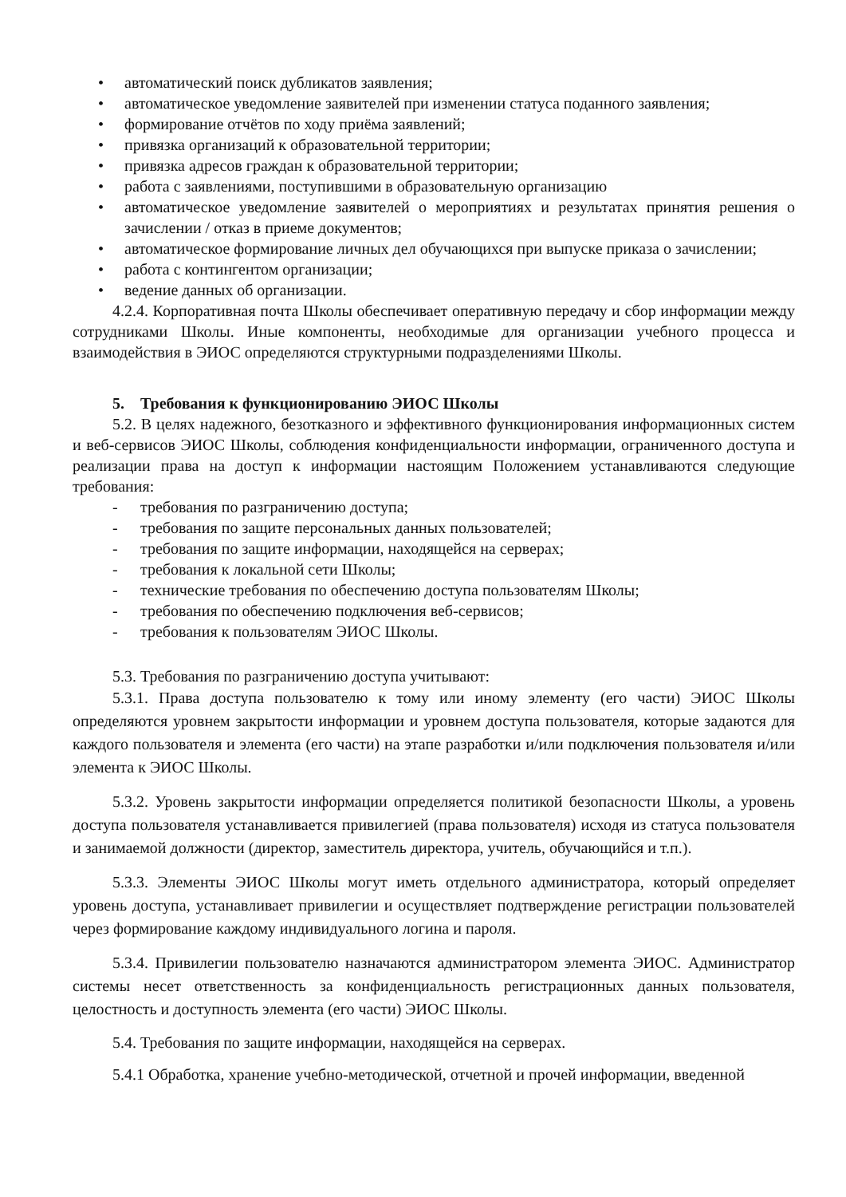• автоматический поиск дубликатов заявления;
• автоматическое уведомление заявителей при изменении статуса поданного заявления;
• формирование отчётов по ходу приёма заявлений;
• привязка организаций к образовательной территории;
• привязка адресов граждан к образовательной территории;
• работа с заявлениями, поступившими в образовательную организацию
• автоматическое уведомление заявителей о мероприятиях и результатах принятия решения о зачислении / отказ в приеме документов;
• автоматическое формирование личных дел обучающихся при выпуске приказа о зачислении;
• работа с контингентом организации;
• ведение данных об организации.
4.2.4. Корпоративная почта Школы обеспечивает оперативную передачу и сбор информации между сотрудниками Школы. Иные компоненты, необходимые для организации учебного процесса и взаимодействия в ЭИОС определяются структурными подразделениями Школы.
5. Требования к функционированию ЭИОС Школы
5.2. В целях надежного, безотказного и эффективного функционирования информационных систем и веб-сервисов ЭИОС Школы, соблюдения конфиденциальности информации, ограниченного доступа и реализации права на доступ к информации настоящим Положением устанавливаются следующие требования:
- требования по разграничению доступа;
- требования по защите персональных данных пользователей;
- требования по защите информации, находящейся на серверах;
- требования к локальной сети Школы;
- технические требования по обеспечению доступа пользователям Школы;
- требования по обеспечению подключения веб-сервисов;
- требования к пользователям ЭИОС Школы.
5.3. Требования по разграничению доступа учитывают:
5.3.1. Права доступа пользователю к тому или иному элементу (его части) ЭИОС Школы определяются уровнем закрытости информации и уровнем доступа пользователя, которые задаются для каждого пользователя и элемента (его части) на этапе разработки и/или подключения пользователя и/или элемента к ЭИОС Школы.
5.3.2. Уровень закрытости информации определяется политикой безопасности Школы, а уровень доступа пользователя устанавливается привилегией (права пользователя) исходя из статуса пользователя и занимаемой должности (директор, заместитель директора, учитель, обучающийся и т.п.).
5.3.3. Элементы ЭИОС Школы могут иметь отдельного администратора, который определяет уровень доступа, устанавливает привилегии и осуществляет подтверждение регистрации пользователей через формирование каждому индивидуального логина и пароля.
5.3.4. Привилегии пользователю назначаются администратором элемента ЭИОС. Администратор системы несет ответственность за конфиденциальность регистрационных данных пользователя, целостность и доступность элемента (его части) ЭИОС Школы.
5.4. Требования по защите информации, находящейся на серверах.
5.4.1 Обработка, хранение учебно-методической, отчетной и прочей информации, введенной